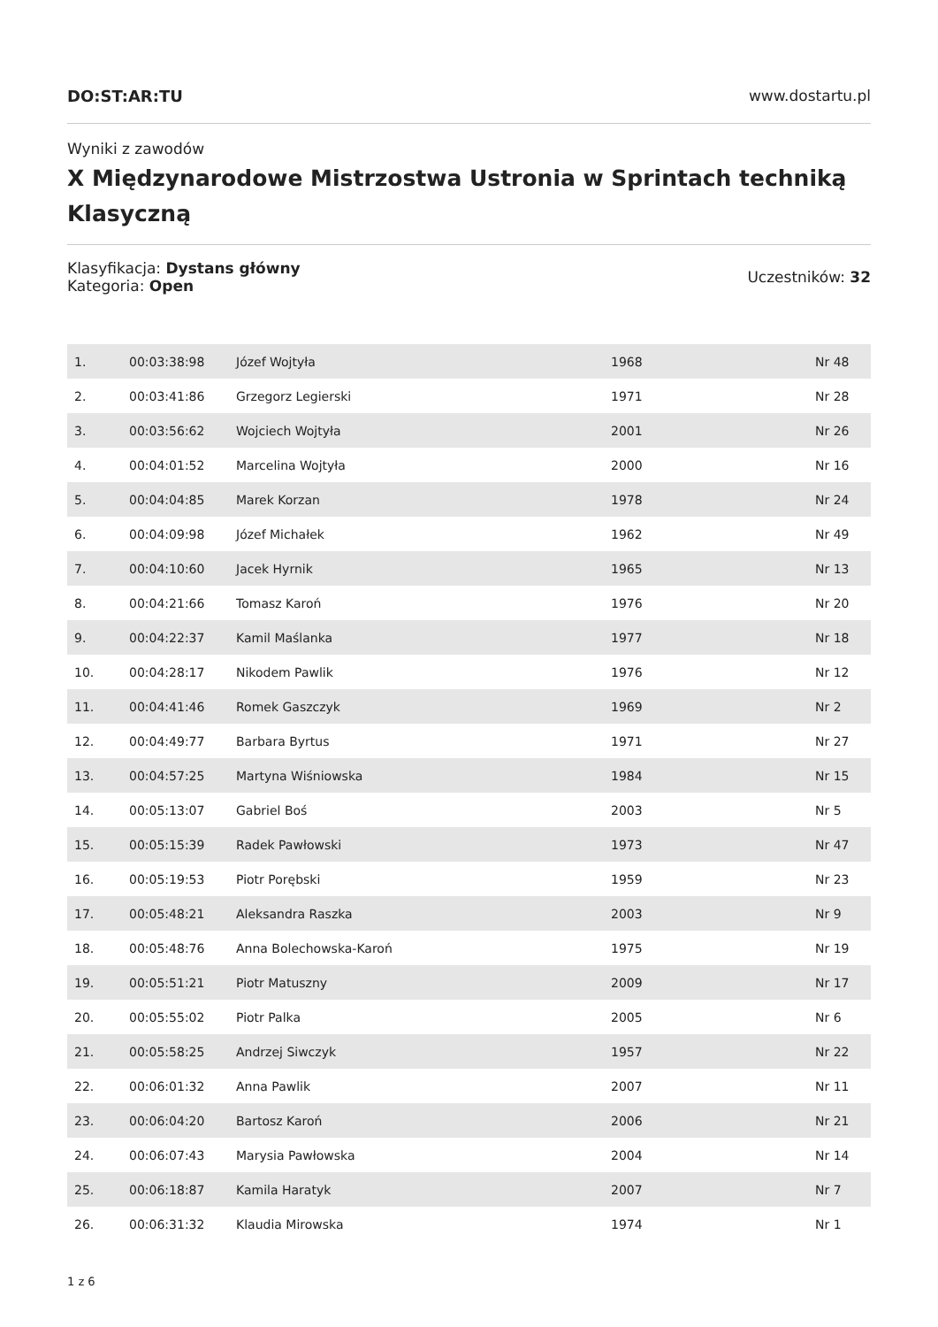DO:ST:AR:TU www.dostartu.pl
Wyniki z zawodów
X Międzynarodowe Mistrzostwa Ustronia w Sprintach techniką Klasyczną
Klasyfikacja: Dystans główny
Kategoria: Open
Uczestników: 32
| 1. | 00:03:38:98 | Józef Wojtyła | 1968 | Nr 48 |
| 2. | 00:03:41:86 | Grzegorz Legierski | 1971 | Nr 28 |
| 3. | 00:03:56:62 | Wojciech Wojtyła | 2001 | Nr 26 |
| 4. | 00:04:01:52 | Marcelina Wojtyła | 2000 | Nr 16 |
| 5. | 00:04:04:85 | Marek Korzan | 1978 | Nr 24 |
| 6. | 00:04:09:98 | Józef Michałek | 1962 | Nr 49 |
| 7. | 00:04:10:60 | Jacek Hyrnik | 1965 | Nr 13 |
| 8. | 00:04:21:66 | Tomasz Karoń | 1976 | Nr 20 |
| 9. | 00:04:22:37 | Kamil Maślanka | 1977 | Nr 18 |
| 10. | 00:04:28:17 | Nikodem Pawlik | 1976 | Nr 12 |
| 11. | 00:04:41:46 | Romek Gaszczyk | 1969 | Nr 2 |
| 12. | 00:04:49:77 | Barbara Byrtus | 1971 | Nr 27 |
| 13. | 00:04:57:25 | Martyna Wiśniowska | 1984 | Nr 15 |
| 14. | 00:05:13:07 | Gabriel Boś | 2003 | Nr 5 |
| 15. | 00:05:15:39 | Radek Pawłowski | 1973 | Nr 47 |
| 16. | 00:05:19:53 | Piotr Porębski | 1959 | Nr 23 |
| 17. | 00:05:48:21 | Aleksandra Raszka | 2003 | Nr 9 |
| 18. | 00:05:48:76 | Anna Bolechowska-Karoń | 1975 | Nr 19 |
| 19. | 00:05:51:21 | Piotr Matuszny | 2009 | Nr 17 |
| 20. | 00:05:55:02 | Piotr Palka | 2005 | Nr 6 |
| 21. | 00:05:58:25 | Andrzej Siwczyk | 1957 | Nr 22 |
| 22. | 00:06:01:32 | Anna Pawlik | 2007 | Nr 11 |
| 23. | 00:06:04:20 | Bartosz Karoń | 2006 | Nr 21 |
| 24. | 00:06:07:43 | Marysia Pawłowska | 2004 | Nr 14 |
| 25. | 00:06:18:87 | Kamila Haratyk | 2007 | Nr 7 |
| 26. | 00:06:31:32 | Klaudia Mirowska | 1974 | Nr 1 |
1 z 6